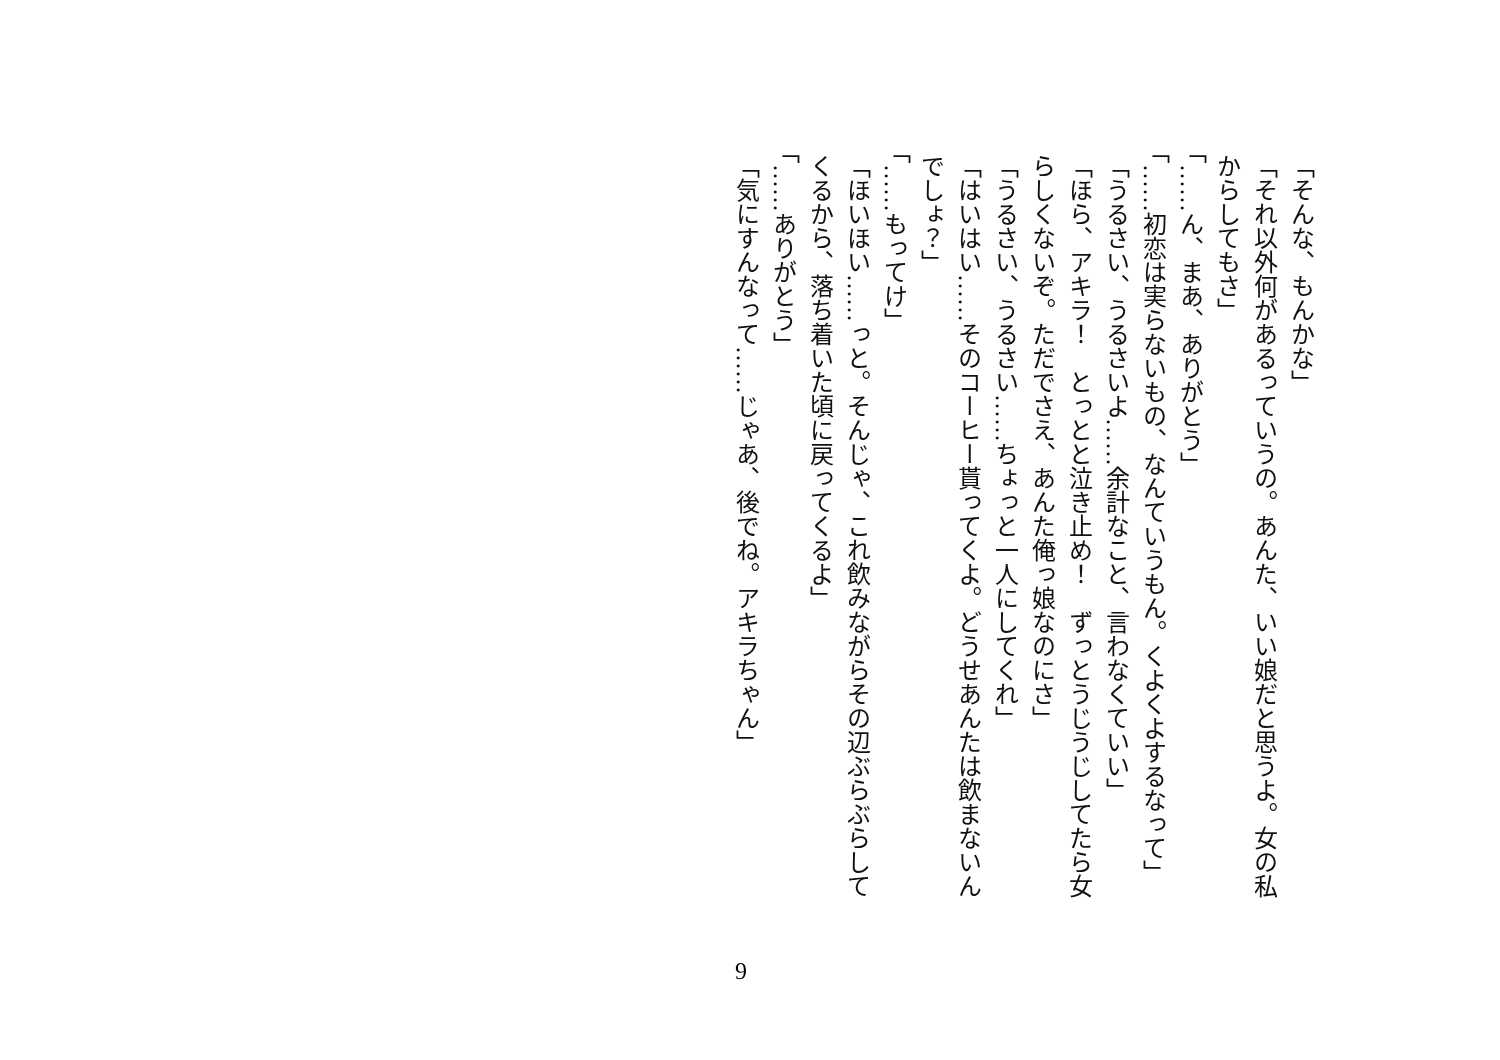「そんな、もんかな」
「それ以外何があるっていうの。あんた、いい娘だと思うよ。女の私
からしてもさ」
「……ん、まあ、ありがとう」
「……初恋は実らないもの、なんていうもん。くよくよするなって」
「うるさい、うるさいよ……余計なこと、言わなくていい」
「ほら、アキラ！　とっとと泣き止め！　ずっとうじうじしてたら女
らしくないぞ。ただでさえ、あんた俺っ娘なのにさ」
「うるさい、うるさい……ちょっと一人にしてくれ」
「はいはい……そのコーヒー貰ってくよ。どうせあんたは飲まないん
でしょ？」
「……もってけ」
「ほいほい……っと。そんじゃ、これ飲みながらその辺ぶらぶらして
くるから、落ち着いた頃に戻ってくるよ」
「……ありがとう」
「気にすんなって……じゃあ、後でね。アキラちゃん」
9